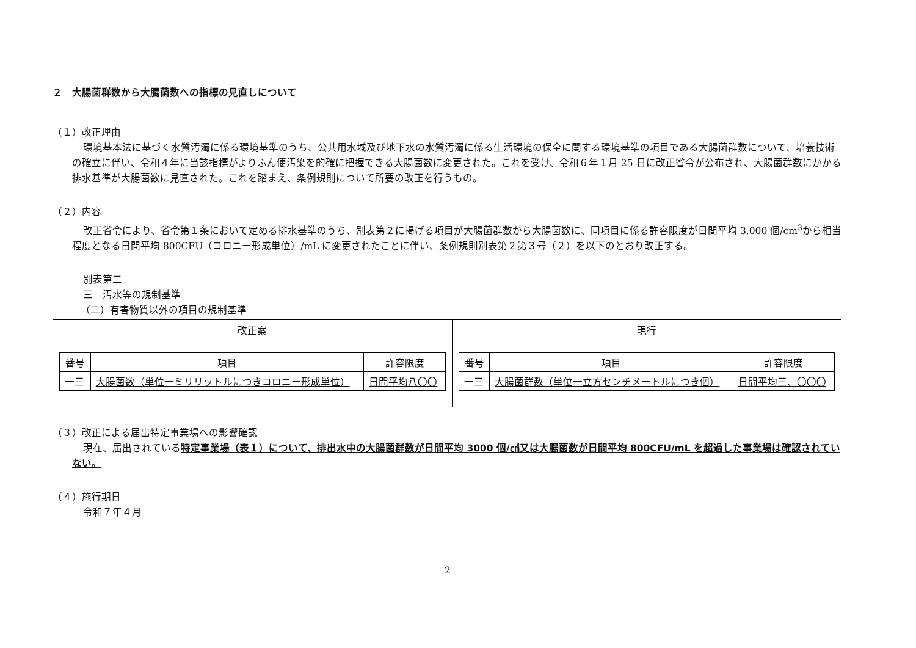２　大腸菌群数から大腸菌数への指標の見直しについて
（１）改正理由
環境基本法に基づく水質汚濁に係る環境基準のうち、公共用水域及び地下水の水質汚濁に係る生活環境の保全に関する環境基準の項目である大腸菌群数について、培養技術の確立に伴い、令和４年に当該指標がよりふん便汚染を的確に把握できる大腸菌数に変更された。これを受け、令和６年１月 25 日に改正省令が公布され、大腸菌群数にかかる排水基準が大腸菌数に見直された。これを踏まえ、条例規則について所要の改正を行うもの。
（２）内容
改正省令により、省令第１条において定める排水基準のうち、別表第２に掲げる項目が大腸菌群数から大腸菌数に、同項目に係る許容限度が日間平均 3,000 個/cm<sup>3</sup>から相当程度となる日間平均 800CFU（コロニー形成単位）/mL に変更されたことに伴い、条例規則別表第２第３号（２）を以下のとおり改正する。
別表第二
三　汚水等の規制基準
（二）有害物質以外の項目の規制基準
| 改正案 | 現行 |
| --- | --- |
| / 番号 / 項目 / 許容限度 / / --- / --- / --- / / 一三 / 大腸菌数（単位一ミリリットルにつきコロニー形成単位） / 日間平均八〇〇 / | / 番号 / 項目 / 許容限度 / / --- / --- / --- / / 一三 / 大腸菌群数（単位一立方センチメートルにつき個） / 日間平均三、〇〇〇 / |
（３）改正による届出特定事業場への影響確認
現在、届出されている特定事業場（表１）について、排出水中の大腸菌群数が日間平均 3000 個/㎤又は大腸菌数が日間平均 800CFU/mL を超過した事業場は確認されていない。
（４）施行期日
令和７年４月
2